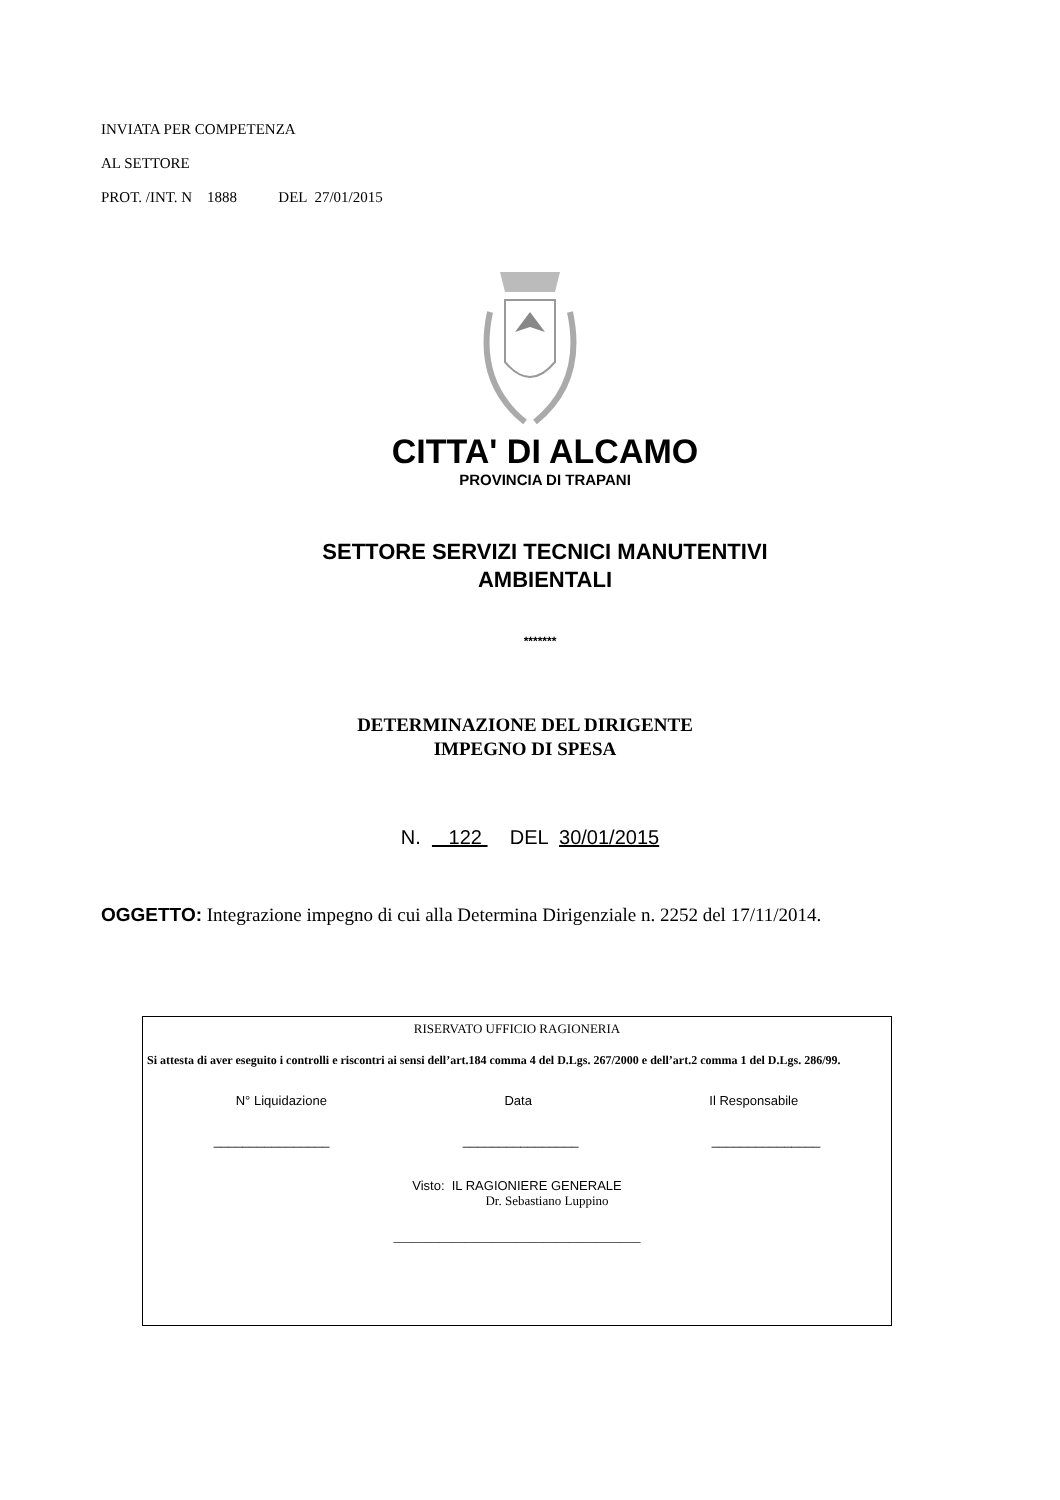INVIATA PER COMPETENZA
AL SETTORE
PROT. /INT. N 1888 DEL 27/01/2015
CITTA' DI ALCAMO
PROVINCIA DI TRAPANI
SETTORE SERVIZI TECNICI MANUTENTIVI
AMBIENTALI
*******
DETERMINAZIONE DEL DIRIGENTE
IMPEGNO DI SPESA
N. 122 DEL 30/01/2015
OGGETTO: Integrazione impegno di cui alla Determina Dirigenziale n. 2252 del 17/11/2014.
RISERVATO UFFICIO RAGIONERIA
Si attesta di aver eseguito i controlli e riscontri ai sensi dell’art.184 comma 4 del D.Lgs. 267/2000 e dell’art.2 comma 1 del D.Lgs. 286/99.
N° Liquidazione Data Il Responsabile
________________ ________________ _______________
Visto: IL RAGIONIERE GENERALE
Dr. Sebastiano Luppino
______________________________________